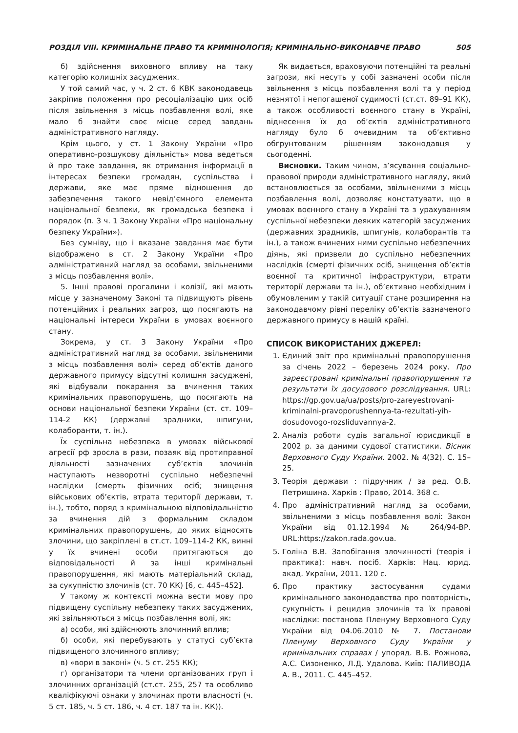РОЗДІЛ VIII. КРИМІНАЛЬНЕ ПРАВО ТА КРИМІНОЛОГІЯ; КРИМІНАЛЬНО-ВИКОНАВЧЕ ПРАВО 505
б) здійснення виховного впливу на таку категорію колишніх засуджених.
У той самий час, у ч. 2 ст. 6 КВК законодавець закріпив положення про ресоціалізацію цих осіб після звільнення з місць позбавлення волі, яке мало б знайти своє місце серед завдань адміністративного нагляду.
Крім цього, у ст. 1 Закону України «Про оперативно-розшукову діяльність» мова ведеться й про таке завдання, як отримання інформації в інтересах безпеки громадян, суспільства і держави, яке має пряме відношення до забезпечення такого невід’ємного елемента національної безпеки, як громадська безпека і порядок (п. 3 ч. 1 Закону України «Про національну безпеку України»).
Без сумніву, що і вказане завдання має бути відображено в ст. 2 Закону України «Про адміністративний нагляд за особами, звільненими з місць позбавлення волі».
5. Інші правові прогалини і колізії, які мають місце у зазначеному Законі та підвищують рівень потенційних і реальних загроз, що посягають на національні інтереси України в умовах воєнного стану.
Зокрема, у ст. 3 Закону України «Про адміністративний нагляд за особами, звільненими з місць позбавлення волі» серед об’єктів даного державного примусу відсутні колишня засуджені, які відбували покарання за вчинення таких кримінальних правопорушень, що посягають на основи національної безпеки України (ст. ст. 109–114-2 КК) (державні зрадники, шпигуни, колаборанти, т. ін.).
Їх суспільна небезпека в умовах військової агресії рф зросла в рази, позаяк від протиправної діяльності зазначених суб’єктів злочинів наступають незворотні суспільно небезпечні наслідки (смерть фізичних осіб; знищення військових об’єктів, втрата території держави, т. ін.), тобто, поряд з кримінальною відповідальністю за вчинення дій з формальним складом кримінальних правопорушень, до яких відносять злочини, що закріплені в ст.ст. 109–114-2 КК, винні у їх вчинені особи притягаються до відповідальності й за інші кримінальні правопорушення, які мають матеріальний склад, за сукупністю злочинів (ст. 70 КК) [6, с. 445–452].
У такому ж контексті можна вести мову про підвищену суспільну небезпеку таких засуджених, які звільняються з місць позбавлення волі, як:
а) особи, які здійснюють злочинний вплив;
б) особи, які перебувають у статусі суб’єкта підвищеного злочинного впливу;
в) «вори в законі» (ч. 5 ст. 255 КК);
г) організатори та члени організованих груп і злочинних організацій (ст.ст. 255, 257 та особливо кваліфікуючі ознаки у злочинах проти власності (ч. 5 ст. 185, ч. 5 ст. 186, ч. 4 ст. 187 та ін. КК)).
Як видається, враховуючи потенційні та реальні загрози, які несуть у собі зазначені особи після звільнення з місць позбавлення волі та у період незнятої і непогашеної судимості (ст.ст. 89–91 КК), а також особливості воєнного стану в Україні, віднесення їх до об’єктів адміністративного нагляду було б очевидним та об’єктивно обґрунтованим рішенням законодавця у сьогоденні.
Висновки. Таким чином, з’ясування соціально-правової природи адміністративного нагляду, який встановлюється за особами, звільненими з місць позбавлення волі, дозволяє констатувати, що в умовах воєнного стану в Україні та з урахуванням суспільної небезпеки деяких категорій засуджених (державних зрадників, шпигунів, колаборантів та ін.), а також вчинених ними суспільно небезпечних діянь, які призвели до суспільно небезпечних наслідків (смерті фізичних осіб, знищення об’єктів воєнної та критичної інфраструктури, втрати території держави та ін.), об’єктивно необхідним і обумовленим у такій ситуації стане розширення на законодавчому рівні переліку об’єктів зазначеного державного примусу в нашій країні.
СПИСОК ВИКОРИСТАНИХ ДЖЕРЕЛ:
1. Єдиний звіт про кримінальні правопорушення за січень 2022 – березень 2024 року. Про зареєстровані кримінальні правопорушення та результати їх досудового розслідування. URL: https://gp.gov.ua/ua/posts/pro-zareyestrovani-kriminalni-pravoporushennya-ta-rezultati-yih-dosudovogo-rozsliduvannya-2.
2. Аналіз роботи судів загальної юрисдикції в 2002 р. за даними судової статистики. Вісник Верховного Суду України. 2002. № 4(32). С. 15–25.
3. Теорія держави : підручник / за ред. О.В. Петришина. Харків : Право, 2014. 368 с.
4. Про адміністративний нагляд за особами, звільненими з місць позбавлення волі: Закон України від 01.12.1994 № 264/94-ВР. URL:https://zakon.rada.gov.ua.
5. Голіна В.В. Запобігання злочинності (теорія і практика): навч. посіб. Харків: Нац. юрид. акад. України, 2011. 120 с.
6. Про практику застосування судами кримінального законодавства про повторність, сукупність і рецидив злочинів та їх правові наслідки: постанова Пленуму Верховного Суду України від 04.06.2010 № 7. Постанови Пленуму Верховного Суду України у кримінальних справах / упоряд. В.В. Рожнова, А.С. Сизоненко, Л.Д. Удалова. Київ: ПАЛИВОДА А. В., 2011. С. 445–452.